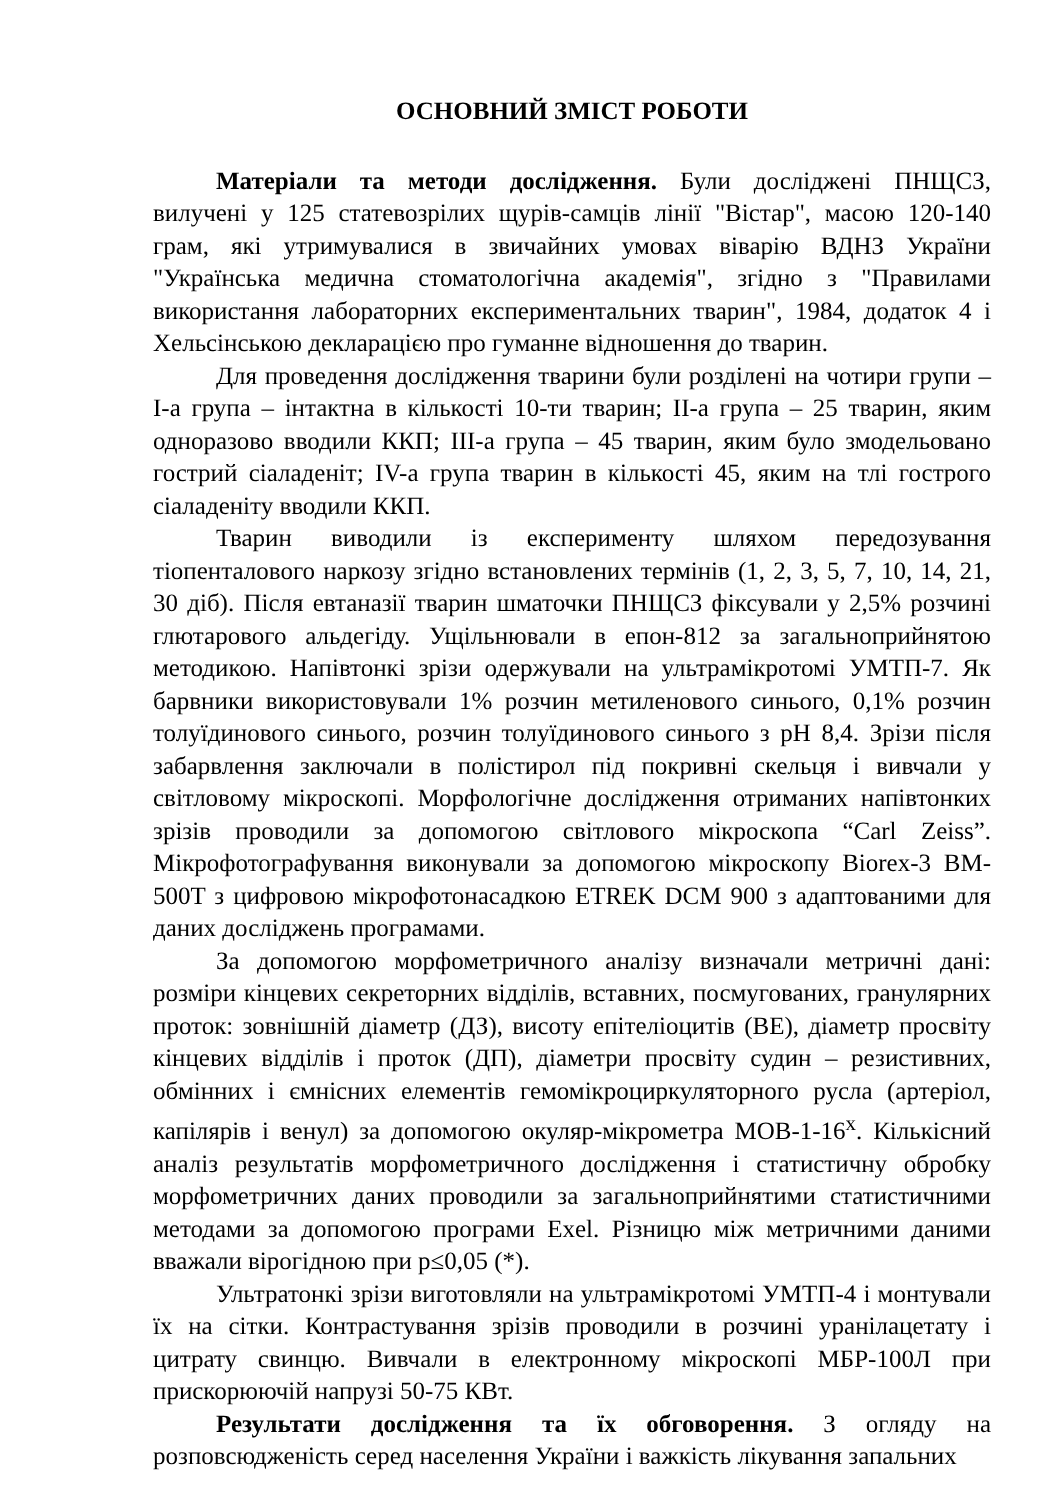ОСНОВНИЙ ЗМІСТ РОБОТИ
Матеріали та методи дослідження. Були досліджені ПНЩСЗ, вилучені у 125 статевозрілих щурів-самців лінії "Вістар", масою 120-140 грам, які утримувалися в звичайних умовах віварію ВДНЗ України "Українська медична стоматологічна академія", згідно з "Правилами використання лабораторних експериментальних тварин", 1984, додаток 4 і Хельсінською декларацією про гуманне відношення до тварин.
Для проведення дослідження тварини були розділені на чотири групи – І-а група – інтактна в кількості 10-ти тварин; ІІ-а група – 25 тварин, яким одноразово вводили ККП; ІІІ-а група – 45 тварин, яким було змодельовано гострий сіаладеніт; IV-а група тварин в кількості 45, яким на тлі гострого сіаладеніту вводили ККП.
Тварин виводили із експерименту шляхом передозування тіопенталового наркозу згідно встановлених термінів (1, 2, 3, 5, 7, 10, 14, 21, 30 діб). Після евтаназії тварин шматочки ПНЩСЗ фіксували у 2,5% розчині глютарового альдегіду. Ущільнювали в епон-812 за загальноприйнятою методикою. Напівтонкі зрізи одержували на ультрамікротомі УМТП-7. Як барвники використовували 1% розчин метиленового синього, 0,1% розчин толуїдинового синього, розчин толуїдинового синього з pH 8,4. Зрізи після забарвлення заключали в полістирол під покривні скельця і вивчали у світловому мікроскопі. Морфологічне дослідження отриманих напівтонких зрізів проводили за допомогою світлового мікроскопа “Carl Zeiss”. Мікрофотографування виконували за допомогою мікроскопу Biorex-3 BM-500T з цифровою мікрофотонасадкою ETREK DCM 900 з адаптованими для даних досліджень програмами.
За допомогою морфометричного аналізу визначали метричні дані: розміри кінцевих секреторних відділів, вставних, посмугованих, гранулярних проток: зовнішній діаметр (ДЗ), висоту епітеліоцитів (ВЕ), діаметр просвіту кінцевих відділів і проток (ДП), діаметри просвіту судин – резистивних, обмінних і ємнісних елементів гемомікроциркуляторного русла (артеріол, капілярів і венул) за допомогою окуляр-мікрометра МОВ-1-16<sup>х</sup>. Кількісний аналіз результатів морфометричного дослідження і статистичну обробку морфометричних даних проводили за загальноприйнятими статистичними методами за допомогою програми Exel. Різницю між метричними даними вважали вірогідною при p≤0,05 (*).
Ультратонкі зрізи виготовляли на ультрамікротомі УМТП-4 і монтували їх на сітки. Контрастування зрізів проводили в розчині уранілацетату і цитрату свинцю. Вивчали в електронному мікроскопі МБР-100Л при прискорюючій напрузі 50-75 КВт.
Результати дослідження та їх обговорення. З огляду на розповсюдженість серед населення України і важкість лікування запальних